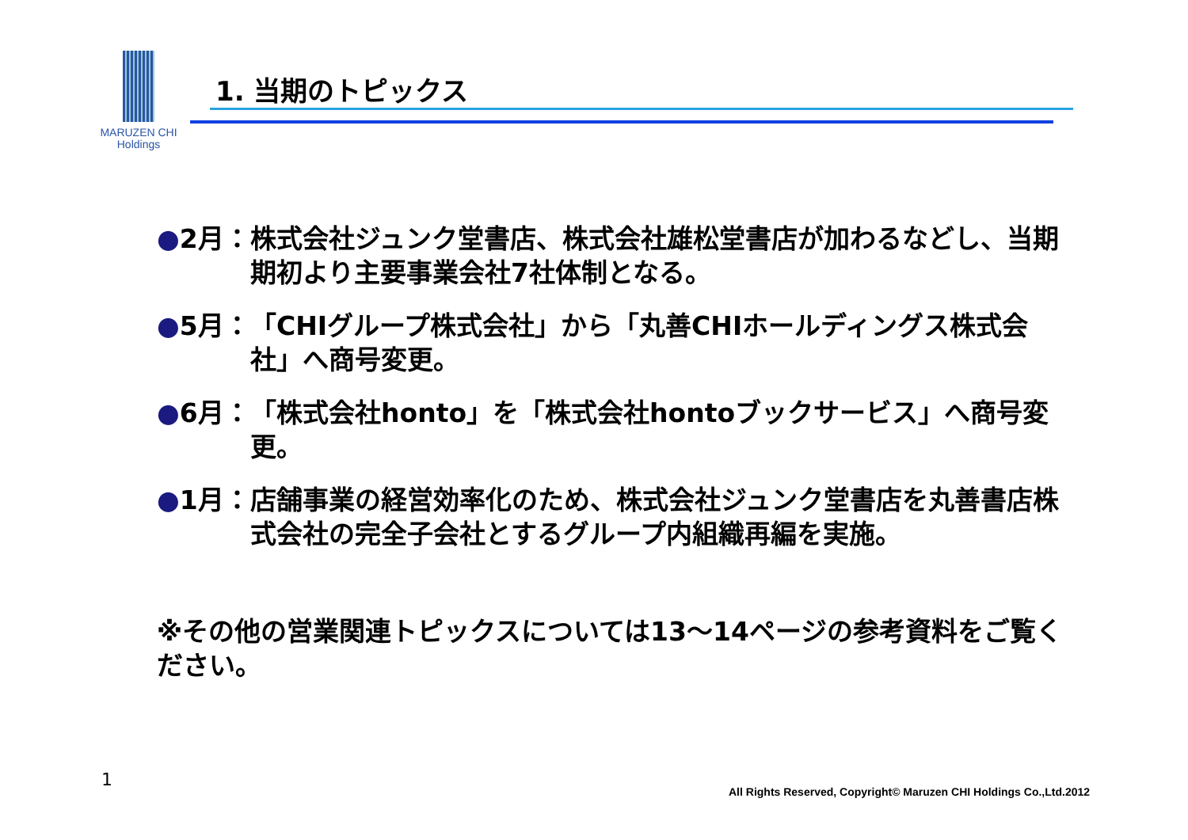MARUZEN CHI
Holdings
1. 当期のトピックス
●2月： 株式会社ジュンク堂書店、株式会社雄松堂書店が加わるなどし、当期期初より主要事業会社7社体制となる。
●5月： 「CHIグループ株式会社」から「丸善CHIホールディングス株式会社」へ商号変更。
●6月： 「株式会社honto」を「株式会社hontoブックサービス」へ商号変更。
●1月： 店舗事業の経営効率化のため、株式会社ジュンク堂書店を丸善書店株式会社の完全子会社とするグループ内組織再編を実施。
※その他の営業関連トピックスについては13～14ページの参考資料をご覧ください。
1
All Rights Reserved, Copyright© Maruzen CHI Holdings Co.,Ltd.2012